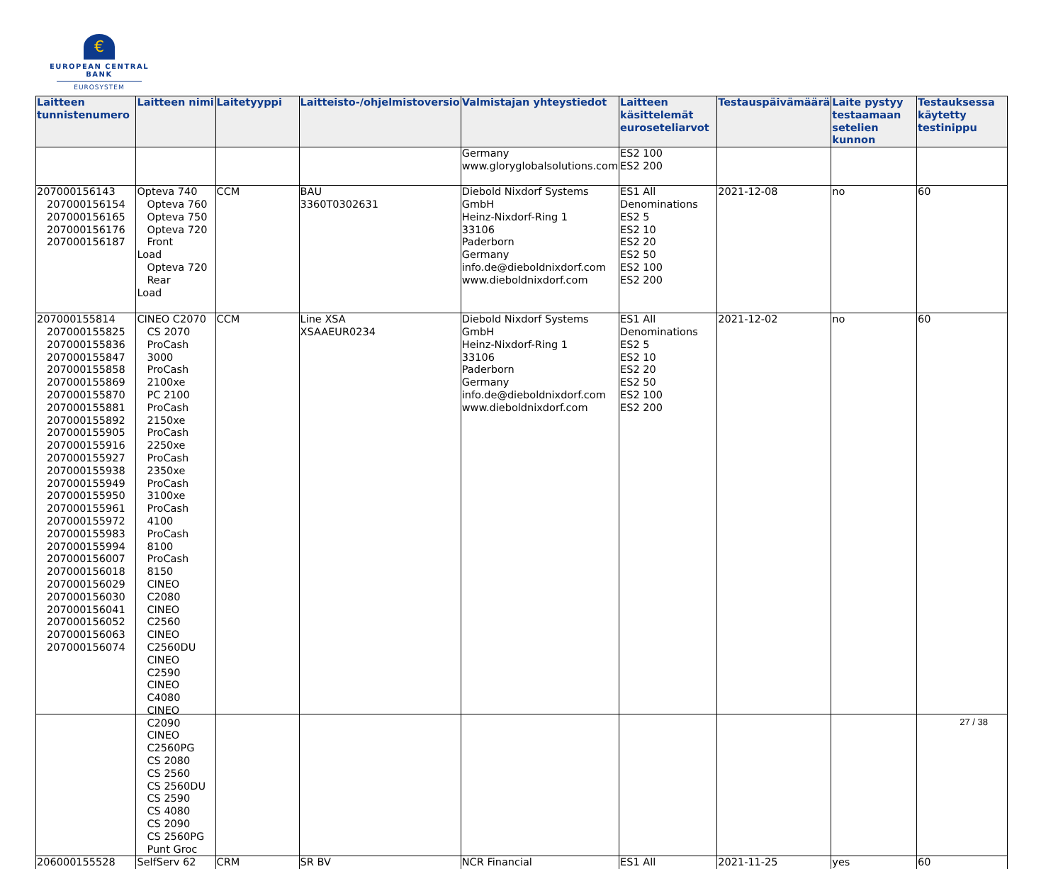€
EUROPEAN CENTRAL BANK
EUROSYSTEM
| Laitteen tunnistenumero | Laitteen nimi | Laitetyyppi | Laitteisto-/ohjelmistoversio | Valmistajan yhteystiedot | Laitteen käsittelemät euroseteliarvot | Testauspäivämäärä | Laite pystyy testaamaan setelien kunnon | Testauksessa käytetty testinippu |
| --- | --- | --- | --- | --- | --- | --- | --- | --- |
| | | | | Germany www.gloryglobalsolutions.com | ES2 100 ES2 200 | | | |
| 207000156143 207000156154 207000156165 207000156176 207000156187 | Opteva 740 Opteva 760 Opteva 750 Opteva 720 Front Load Opteva 720 Rear Load | CCM | BAU 3360T0302631 | Diebold Nixdorf Systems GmbH Heinz-Nixdorf-Ring 1 33106 Paderborn Germany info.de@dieboldnixdorf.com www.dieboldnixdorf.com | ES1 All Denominations ES2 5 ES2 10 ES2 20 ES2 50 ES2 100 ES2 200 | 2021-12-08 | no | 60 |
| 207000155814 207000155825 207000155836 207000155847 207000155858 207000155869 207000155870 207000155881 207000155892 207000155905 207000155916 207000155927 207000155938 207000155949 207000155950 207000155961 207000155972 207000155983 207000155994 207000156007 207000156018 207000156029 207000156030 207000156041 207000156052 207000156063 207000156074 | CINEO C2070 CS 2070 ProCash 3000 ProCash 2100xe PC 2100 ProCash 2150xe ProCash 2250xe ProCash 2350xe ProCash 3100xe ProCash 4100 ProCash 8100 ProCash 8150 CINEO C2080 CINEO C2560 CINEO C2560DU CINEO C2590 CINEO C4080 CINEO C2090 CINEO C2560PG CS 2080 CS 2560 CS 2560DU CS 2590 CS 4080 CS 2090 CS 2560PG Punt Groc | CCM | Line XSA XSAAEUR0234 | Diebold Nixdorf Systems GmbH Heinz-Nixdorf-Ring 1 33106 Paderborn Germany info.de@dieboldnixdorf.com www.dieboldnixdorf.com | ES1 All Denominations ES2 5 ES2 10 ES2 20 ES2 50 ES2 100 ES2 200 | 2021-12-02 | no | 60 |
| 206000155528 | SelfServ 62 | CRM | SR BV | NCR Financial | ES1 All | 2021-11-25 | yes | 60 |
27 / 38